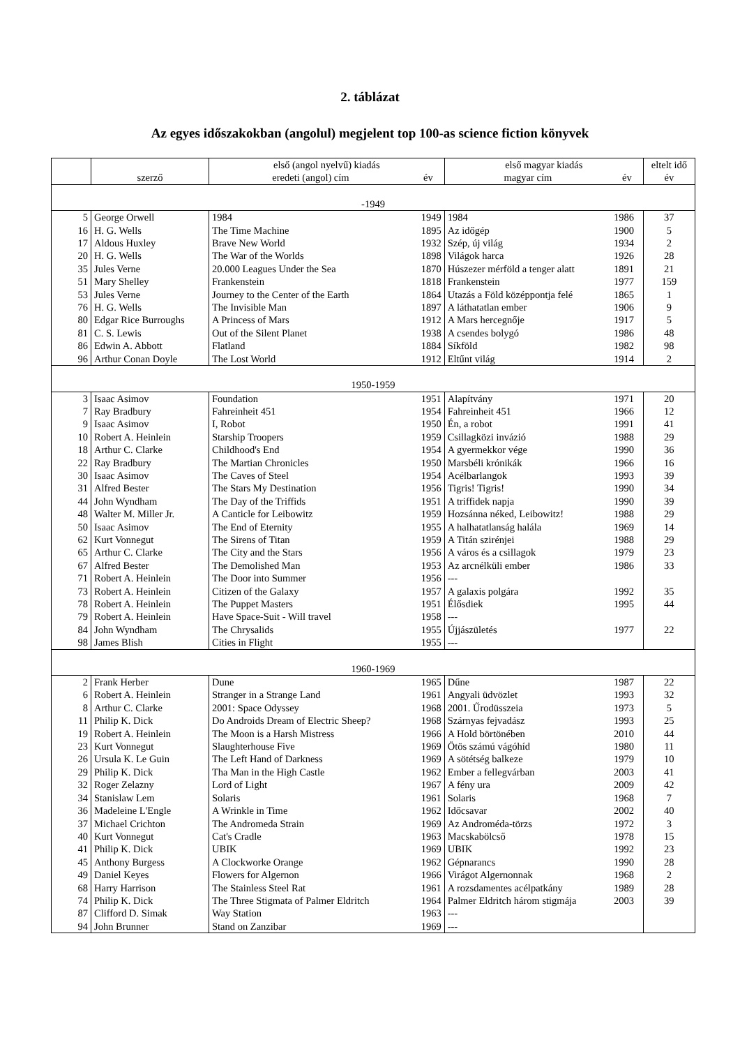2. táblázat
Az egyes időszakokban (angolul) megjelent top 100-as science fiction könyvek
| | | első (angol nyelvű) kiadás | | első magyar kiadás | | eltelt idő |
| --- | --- | --- | --- | --- | --- | --- |
| | szerző | eredeti (angol) cím | év | magyar cím | év | év |
| -1949 | | | | | | |
| 5 | George Orwell | 1984 | 1949 | 1984 | 1986 | 37 |
| 16 | H. G. Wells | The Time Machine | 1895 | Az időgép | 1900 | 5 |
| 17 | Aldous Huxley | Brave New World | 1932 | Szép, új világ | 1934 | 2 |
| 20 | H. G. Wells | The War of the Worlds | 1898 | Világok harca | 1926 | 28 |
| 35 | Jules Verne | 20.000 Leagues Under the Sea | 1870 | Húszezer mérföld a tenger alatt | 1891 | 21 |
| 51 | Mary Shelley | Frankenstein | 1818 | Frankenstein | 1977 | 159 |
| 53 | Jules Verne | Journey to the Center of the Earth | 1864 | Utazás a Föld középpontja felé | 1865 | 1 |
| 76 | H. G. Wells | The Invisible Man | 1897 | A láthatatlan ember | 1906 | 9 |
| 80 | Edgar Rice Burroughs | A Princess of Mars | 1912 | A Mars hercegnője | 1917 | 5 |
| 81 | C. S. Lewis | Out of the Silent Planet | 1938 | A csendes bolygó | 1986 | 48 |
| 86 | Edwin A. Abbott | Flatland | 1884 | Síkföld | 1982 | 98 |
| 96 | Arthur Conan Doyle | The Lost World | 1912 | Eltűnt világ | 1914 | 2 |
| 1950-1959 | | | | | | |
| 3 | Isaac Asimov | Foundation | 1951 | Alapítvány | 1971 | 20 |
| 7 | Ray Bradbury | Fahreinheit 451 | 1954 | Fahreinheit 451 | 1966 | 12 |
| 9 | Isaac Asimov | I, Robot | 1950 | Én, a robot | 1991 | 41 |
| 10 | Robert A. Heinlein | Starship Troopers | 1959 | Csillagközi invázió | 1988 | 29 |
| 18 | Arthur C. Clarke | Childhood's End | 1954 | A gyermekkor vége | 1990 | 36 |
| 22 | Ray Bradbury | The Martian Chronicles | 1950 | Marsbéli krónikák | 1966 | 16 |
| 30 | Isaac Asimov | The Caves of Steel | 1954 | Acélbarlangok | 1993 | 39 |
| 31 | Alfred Bester | The Stars My Destination | 1956 | Tigris! Tigris! | 1990 | 34 |
| 44 | John Wyndham | The Day of the Triffids | 1951 | A triffidek napja | 1990 | 39 |
| 48 | Walter M. Miller Jr. | A Canticle for Leibowitz | 1959 | Hozsánna néked, Leibowitz! | 1988 | 29 |
| 50 | Isaac Asimov | The End of Eternity | 1955 | A halhatatlanság halála | 1969 | 14 |
| 62 | Kurt Vonnegut | The Sirens of Titan | 1959 | A Titán szirénjei | 1988 | 29 |
| 65 | Arthur C. Clarke | The City and the Stars | 1956 | A város és a csillagok | 1979 | 23 |
| 67 | Alfred Bester | The Demolished Man | 1953 | Az arcnélküli ember | 1986 | 33 |
| 71 | Robert A. Heinlein | The Door into Summer | 1956 | --- | | |
| 73 | Robert A. Heinlein | Citizen of the Galaxy | 1957 | A galaxis polgára | 1992 | 35 |
| 78 | Robert A. Heinlein | The Puppet Masters | 1951 | Élősdiek | 1995 | 44 |
| 79 | Robert A. Heinlein | Have Space-Suit - Will travel | 1958 | --- | | |
| 84 | John Wyndham | The Chrysalids | 1955 | Újjászületés | 1977 | 22 |
| 98 | James Blish | Cities in Flight | 1955 | --- | | |
| 1960-1969 | | | | | | |
| 2 | Frank Herber | Dune | 1965 | Dűne | 1987 | 22 |
| 6 | Robert A. Heinlein | Stranger in a Strange Land | 1961 | Angyali üdvözlet | 1993 | 32 |
| 8 | Arthur C. Clarke | 2001: Space Odyssey | 1968 | 2001. Űrodüsszeia | 1973 | 5 |
| 11 | Philip K. Dick | Do Androids Dream of Electric Sheep? | 1968 | Szárnyas fejvadász | 1993 | 25 |
| 19 | Robert A. Heinlein | The Moon is a Harsh Mistress | 1966 | A Hold börtönében | 2010 | 44 |
| 23 | Kurt Vonnegut | Slaughterhouse Five | 1969 | Ötös számú vágóhíd | 1980 | 11 |
| 26 | Ursula K. Le Guin | The Left Hand of Darkness | 1969 | A sötétség balkeze | 1979 | 10 |
| 29 | Philip K. Dick | Tha Man in the High Castle | 1962 | Ember a fellegvárban | 2003 | 41 |
| 32 | Roger Zelazny | Lord of Light | 1967 | A fény ura | 2009 | 42 |
| 34 | Stanislaw Lem | Solaris | 1961 | Solaris | 1968 | 7 |
| 36 | Madeleine L'Engle | A Wrinkle in Time | 1962 | Időcsavar | 2002 | 40 |
| 37 | Michael Crichton | The Andromeda Strain | 1969 | Az Androméda-törzs | 1972 | 3 |
| 40 | Kurt Vonnegut | Cat's Cradle | 1963 | Macskabölcső | 1978 | 15 |
| 41 | Philip K. Dick | UBIK | 1969 | UBIK | 1992 | 23 |
| 45 | Anthony Burgess | A Clockworke Orange | 1962 | Gépnarancs | 1990 | 28 |
| 49 | Daniel Keyes | Flowers for Algernon | 1966 | Virágot Algernonnak | 1968 | 2 |
| 68 | Harry Harrison | The Stainless Steel Rat | 1961 | A rozsdamentes acélpatkány | 1989 | 28 |
| 74 | Philip K. Dick | The Three Stigmata of Palmer Eldritch | 1964 | Palmer Eldritch három stigmája | 2003 | 39 |
| 87 | Clifford D. Simak | Way Station | 1963 | --- | | |
| 94 | John Brunner | Stand on Zanzibar | 1969 | --- | | |